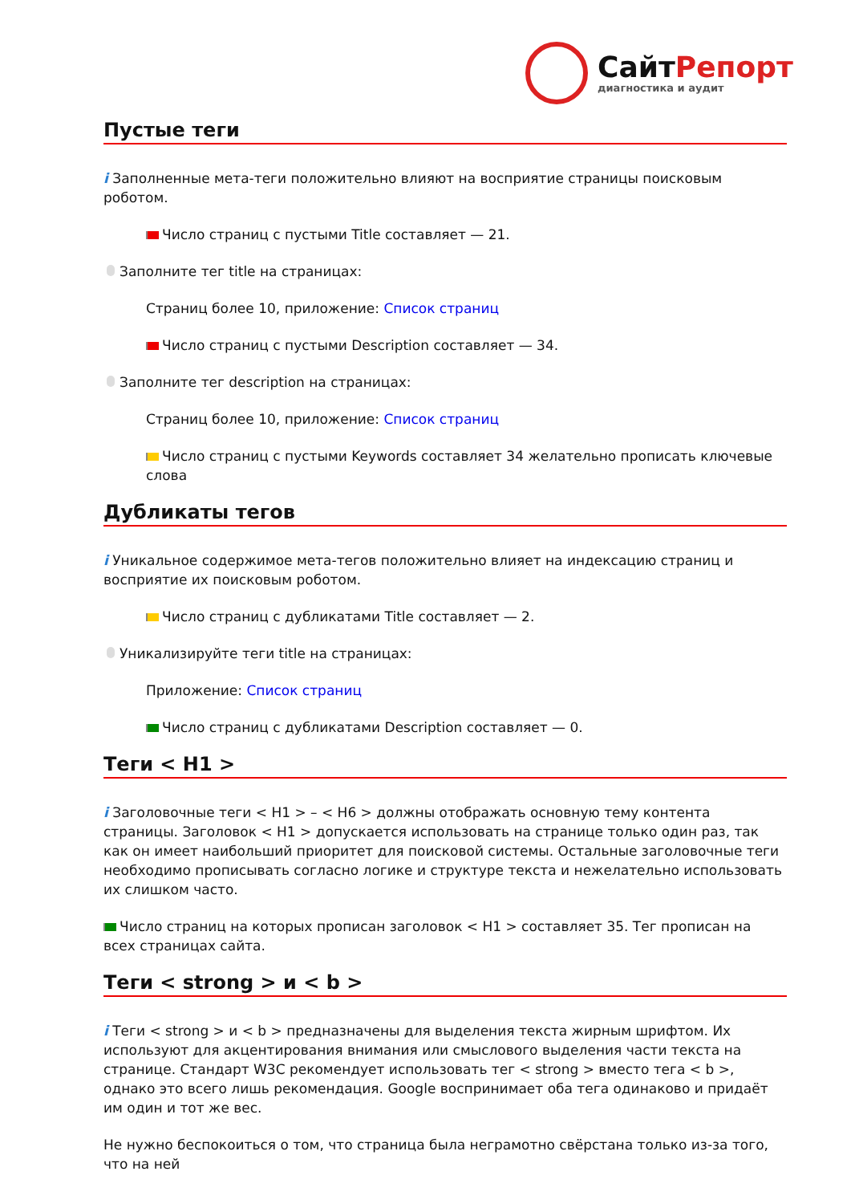СайтРепорт
диагностика и аудит
Пустые теги
i Заполненные мета-теги положительно влияют на восприятие страницы поисковым роботом.
Число страниц с пустыми Title составляет — 21.
Заполните тег title на страницах:
Страниц более 10, приложение: Список страниц
Число страниц с пустыми Description составляет — 34.
Заполните тег description на страницах:
Страниц более 10, приложение: Список страниц
Число страниц с пустыми Keywords составляет 34 желательно прописать ключевые слова
Дубликаты тегов
i Уникальное содержимое мета-тегов положительно влияет на индексацию страниц и восприятие их поисковым роботом.
Число страниц с дубликатами Title составляет — 2.
Уникализируйте теги title на страницах:
Приложение: Список страниц
Число страниц с дубликатами Description составляет — 0.
Теги < H1 >
i Заголовочные теги < H1 > – < H6 > должны отображать основную тему контента страницы. Заголовок < H1 > допускается использовать на странице только один раз, так как он имеет наибольший приоритет для поисковой системы. Остальные заголовочные теги необходимо прописывать согласно логике и структуре текста и нежелательно использовать их слишком часто.
Число страниц на которых прописан заголовок < H1 > составляет 35. Тег прописан на всех страницах сайта.
Теги < strong > и < b >
i Теги < strong > и < b > предназначены для выделения текста жирным шрифтом. Их используют для акцентирования внимания или смыслового выделения части текста на странице. Стандарт W3C рекомендует использовать тег < strong > вместо тега < b >, однако это всего лишь рекомендация. Google воспринимает оба тега одинаково и придаёт им один и тот же вес.
Не нужно беспокоиться о том, что страница была неграмотно свёрстана только из-за того, что на ней